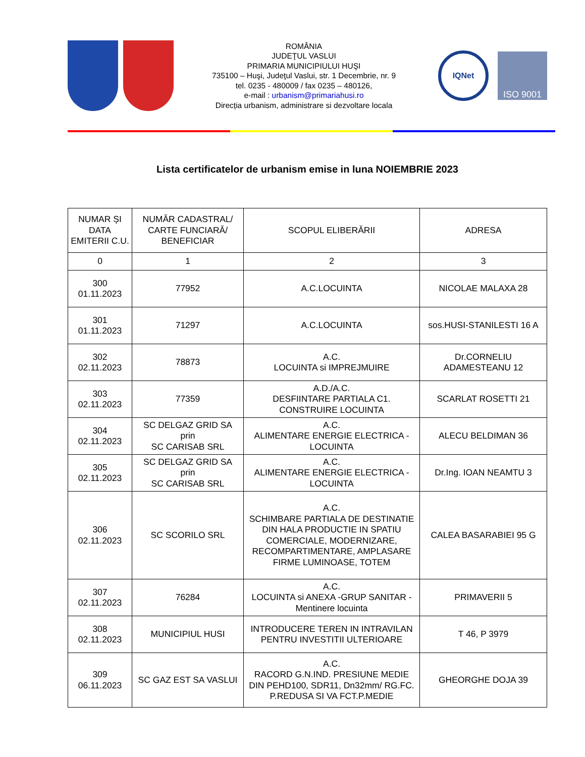ROMÂNIA
JUDEŢUL VASLUI
PRIMARIA MUNICIPIULUI HUŞI
735100 – Huşi, Judeţul Vaslui, str. 1 Decembrie, nr. 9
tel. 0235 - 480009 / fax 0235 – 480126,
e-mail : urbanism@primariahusi.ro
Direcția urbanism, administrare si dezvoltare locala
IQNet
ISO 9001
Lista certificatelor de urbanism emise in luna NOIEMBRIE 2023
| NUMAR ȘI DATA EMITERII C.U. | NUMĂR CADASTRAL/ CARTE FUNCIARĂ/ BENEFICIAR | SCOPUL ELIBERĂRII | ADRESA |
| 0 | 1 | 2 | 3 |
| 300 01.11.2023 | 77952 | A.C.LOCUINTA | NICOLAE MALAXA 28 |
| 301 01.11.2023 | 71297 | A.C.LOCUINTA | sos.HUSI-STANILESTI 16 A |
| 302 02.11.2023 | 78873 | A.C. LOCUINTA si IMPREJMUIRE | Dr.CORNELIU ADAMESTEANU 12 |
| 303 02.11.2023 | 77359 | A.D./A.C. DESFIINTARE PARTIALA C1. CONSTRUIRE LOCUINTA | SCARLAT ROSETTI 21 |
| 304 02.11.2023 | SC DELGAZ GRID SA prin SC CARISAB SRL | A.C. ALIMENTARE ENERGIE ELECTRICA - LOCUINTA | ALECU BELDIMAN 36 |
| 305 02.11.2023 | SC DELGAZ GRID SA prin SC CARISAB SRL | A.C. ALIMENTARE ENERGIE ELECTRICA - LOCUINTA | Dr.Ing. IOAN NEAMTU 3 |
| 306 02.11.2023 | SC SCORILO SRL | A.C. SCHIMBARE PARTIALA DE DESTINATIE DIN HALA PRODUCTIE IN SPATIU COMERCIALE, MODERNIZARE, RECOMPARTIMENTARE, AMPLASARE FIRME LUMINOASE, TOTEM | CALEA BASARABIEI 95 G |
| 307 02.11.2023 | 76284 | A.C. LOCUINTA si ANEXA -GRUP SANITAR - Mentinere locuinta | PRIMAVERII 5 |
| 308 02.11.2023 | MUNICIPIUL HUSI | INTRODUCERE TEREN IN INTRAVILAN PENTRU INVESTITII ULTERIOARE | T 46, P 3979 |
| 309 06.11.2023 | SC GAZ EST SA VASLUI | A.C. RACORD G.N.IND. PRESIUNE MEDIE DIN PEHD100, SDR11, Dn32mm/ RG.FC. P.REDUSA SI VA FCT.P.MEDIE | GHEORGHE DOJA 39 |